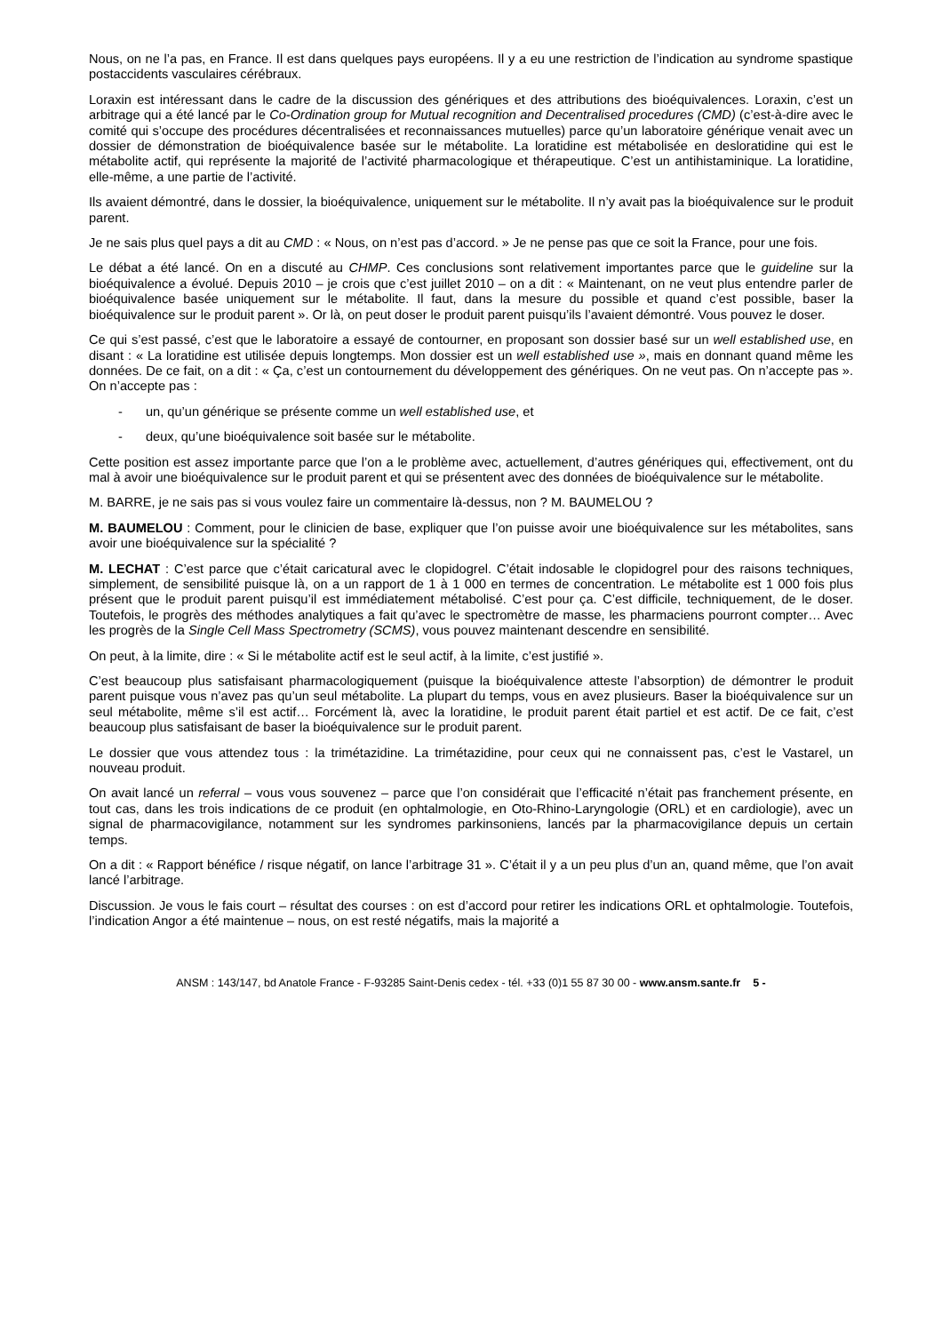Nous, on ne l’a pas, en France. Il est dans quelques pays européens. Il y a eu une restriction de l’indication au syndrome spastique postaccidents vasculaires cérébraux.
Loraxin est intéressant dans le cadre de la discussion des génériques et des attributions des bioéquivalences. Loraxin, c’est un arbitrage qui a été lancé par le Co-Ordination group for Mutual recognition and Decentralised procedures (CMD) (c’est-à-dire avec le comité qui s’occupe des procédures décentralisées et reconnaissances mutuelles) parce qu’un laboratoire générique venait avec un dossier de démonstration de bioéquivalence basée sur le métabolite. La loratidine est métabolisée en desloratidine qui est le métabolite actif, qui représente la majorité de l’activité pharmacologique et thérapeutique. C’est un antihistaminique. La loratidine, elle-même, a une partie de l’activité.
Ils avaient démontré, dans le dossier, la bioéquivalence, uniquement sur le métabolite. Il n’y avait pas la bioéquivalence sur le produit parent.
Je ne sais plus quel pays a dit au CMD : « Nous, on n’est pas d’accord. » Je ne pense pas que ce soit la France, pour une fois.
Le débat a été lancé. On en a discuté au CHMP. Ces conclusions sont relativement importantes parce que le guideline sur la bioéquivalence a évolué. Depuis 2010 – je crois que c’est juillet 2010 – on a dit : « Maintenant, on ne veut plus entendre parler de bioéquivalence basée uniquement sur le métabolite. Il faut, dans la mesure du possible et quand c’est possible, baser la bioéquivalence sur le produit parent ». Or là, on peut doser le produit parent puisqu’ils l’avaient démontré. Vous pouvez le doser.
Ce qui s’est passé, c’est que le laboratoire a essayé de contourner, en proposant son dossier basé sur un well established use, en disant : « La loratidine est utilisée depuis longtemps. Mon dossier est un well established use », mais en donnant quand même les données. De ce fait, on a dit : « Ça, c’est un contournement du développement des génériques. On ne veut pas. On n’accepte pas ». On n’accepte pas :
- un, qu’un générique se présente comme un well established use, et
- deux, qu’une bioéquivalence soit basée sur le métabolite.
Cette position est assez importante parce que l’on a le problème avec, actuellement, d’autres génériques qui, effectivement, ont du mal à avoir une bioéquivalence sur le produit parent et qui se présentent avec des données de bioéquivalence sur le métabolite.
M. BARRE, je ne sais pas si vous voulez faire un commentaire là-dessus, non ? M. BAUMELOU ?
M. BAUMELOU : Comment, pour le clinicien de base, expliquer que l’on puisse avoir une bioéquivalence sur les métabolites, sans avoir une bioéquivalence sur la spécialité ?
M. LECHAT : C’est parce que c’était caricatural avec le clopidogrel. C’était indosable le clopidogrel pour des raisons techniques, simplement, de sensibilité puisque là, on a un rapport de 1 à 1 000 en termes de concentration. Le métabolite est 1 000 fois plus présent que le produit parent puisqu’il est immédiatement métabolisé. C’est pour ça. C’est difficile, techniquement, de le doser. Toutefois, le progrès des méthodes analytiques a fait qu’avec le spectromètre de masse, les pharmaciens pourront compter… Avec les progrès de la Single Cell Mass Spectrometry (SCMS), vous pouvez maintenant descendre en sensibilité.
On peut, à la limite, dire : « Si le métabolite actif est le seul actif, à la limite, c’est justifié ».
C’est beaucoup plus satisfaisant pharmacologiquement (puisque la bioéquivalence atteste l’absorption) de démontrer le produit parent puisque vous n’avez pas qu’un seul métabolite. La plupart du temps, vous en avez plusieurs. Baser la bioéquivalence sur un seul métabolite, même s’il est actif… Forcément là, avec la loratidine, le produit parent était partiel et est actif. De ce fait, c’est beaucoup plus satisfaisant de baser la bioéquivalence sur le produit parent.
Le dossier que vous attendez tous : la trimétazidine. La trimétazidine, pour ceux qui ne connaissent pas, c’est le Vastarel, un nouveau produit.
On avait lancé un referral – vous vous souvenez – parce que l’on considérait que l’efficacité n’était pas franchement présente, en tout cas, dans les trois indications de ce produit (en ophtalmologie, en Oto-Rhino-Laryngologie (ORL) et en cardiologie), avec un signal de pharmacovigilance, notamment sur les syndromes parkinsoniens, lancés par la pharmacovigilance depuis un certain temps.
On a dit : « Rapport bénéfice / risque négatif, on lance l’arbitrage 31 ». C’était il y a un peu plus d’un an, quand même, que l’on avait lancé l’arbitrage.
Discussion. Je vous le fais court – résultat des courses : on est d’accord pour retirer les indications ORL et ophtalmologie. Toutefois, l’indication Angor a été maintenue – nous, on est resté négatifs, mais la majorité a
ANSM : 143/147, bd Anatole France - F-93285 Saint-Denis cedex - tél. +33 (0)1 55 87 30 00 - www.ansm.sante.fr 5 -